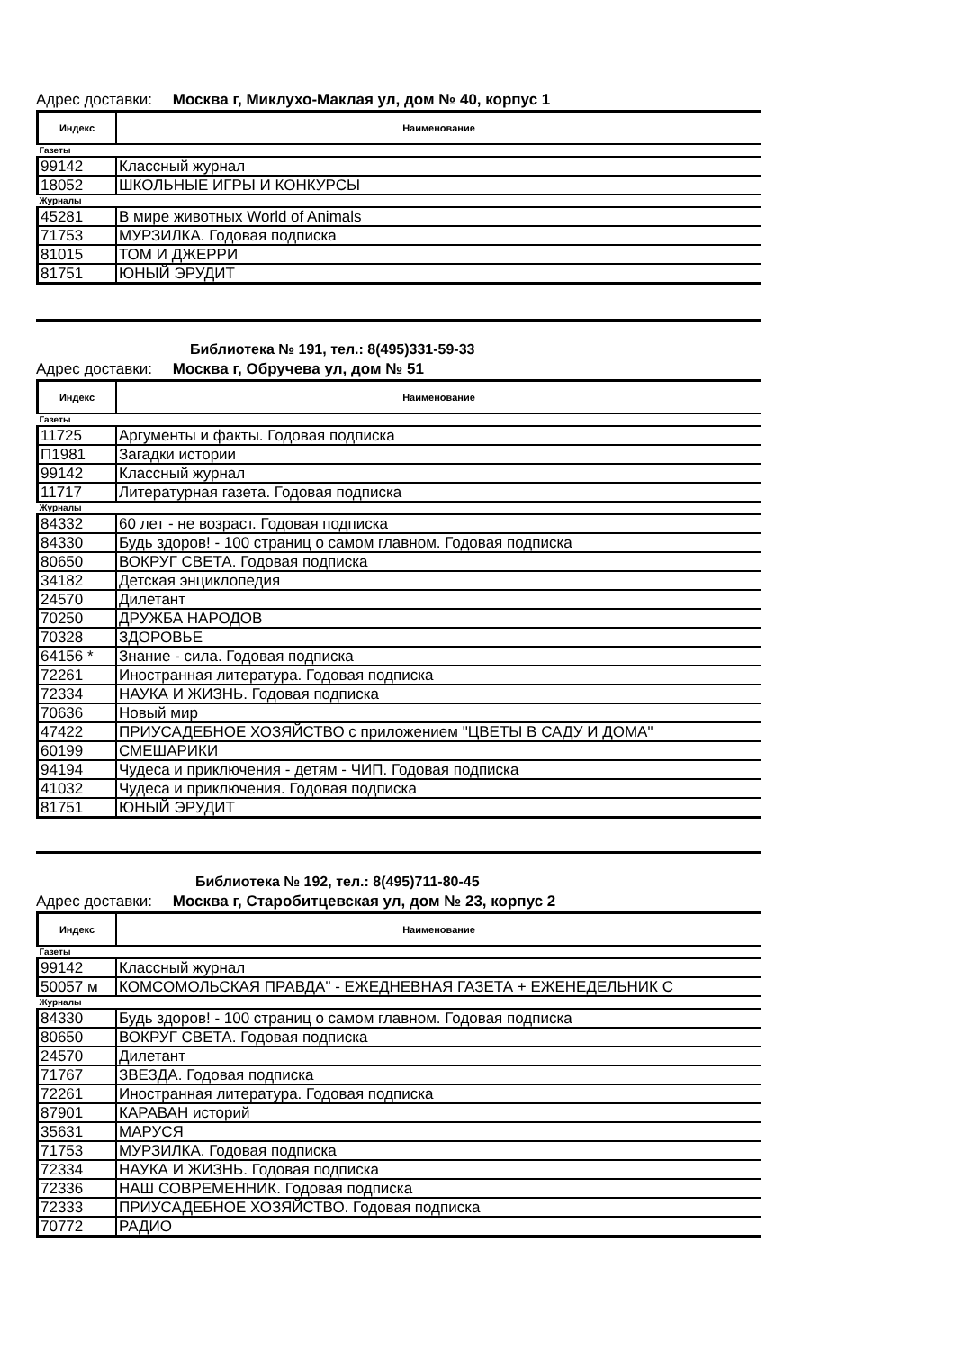Адрес доставки: Москва г, Миклухо-Маклая ул, дом № 40, корпус 1
| Индекс | Наименование |
| --- | --- |
| Газеты | |
| 99142 | Классный журнал |
| 18052 | ШКОЛЬНЫЕ ИГРЫ И КОНКУРСЫ |
| Журналы | |
| 45281 | В мире животных World of Animals |
| 71753 | МУРЗИЛКА. Годовая подписка |
| 81015 | ТОМ И ДЖЕРРИ |
| 81751 | ЮНЫЙ ЭРУДИТ |
Библиотека № 191, тел.: 8(495)331-59-33
Адрес доставки: Москва г, Обручева ул, дом № 51
| Индекс | Наименование |
| --- | --- |
| Газеты | |
| 11725 | Аргументы и факты. Годовая подписка |
| П1981 | Загадки истории |
| 99142 | Классный журнал |
| 11717 | Литературная газета. Годовая подписка |
| Журналы | |
| 84332 | 60 лет - не возраст. Годовая подписка |
| 84330 | Будь здоров! - 100 страниц о самом главном. Годовая подписка |
| 80650 | ВОКРУГ СВЕТА. Годовая подписка |
| 34182 | Детская энциклопедия |
| 24570 | Дилетант |
| 70250 | ДРУЖБА НАРОДОВ |
| 70328 | ЗДОРОВЬЕ |
| 64156 * | Знание - сила. Годовая подписка |
| 72261 | Иностранная литература. Годовая подписка |
| 72334 | НАУКА И ЖИЗНЬ. Годовая подписка |
| 70636 | Новый мир |
| 47422 | ПРИУСАДЕБНОЕ ХОЗЯЙСТВО с приложением "ЦВЕТЫ В САДУ И ДОМА" |
| 60199 | СМЕШАРИКИ |
| 94194 | Чудеса и приключения - детям - ЧИП. Годовая подписка |
| 41032 | Чудеса и приключения. Годовая подписка |
| 81751 | ЮНЫЙ ЭРУДИТ |
Библиотека № 192, тел.: 8(495)711-80-45
Адрес доставки: Москва г, Старобитцевская ул, дом № 23, корпус 2
| Индекс | Наименование |
| --- | --- |
| Газеты | |
| 99142 | Классный журнал |
| 50057 м | КОМСОМОЛЬСКАЯ ПРАВДА" - ЕЖЕДНЕВНАЯ ГАЗЕТА + ЕЖЕНЕДЕЛЬНИК С |
| Журналы | |
| 84330 | Будь здоров! - 100 страниц о самом главном. Годовая подписка |
| 80650 | ВОКРУГ СВЕТА. Годовая подписка |
| 24570 | Дилетант |
| 71767 | ЗВЕЗДА. Годовая подписка |
| 72261 | Иностранная литература. Годовая подписка |
| 87901 | КАРАВАН историй |
| 35631 | МАРУСЯ |
| 71753 | МУРЗИЛКА. Годовая подписка |
| 72334 | НАУКА И ЖИЗНЬ. Годовая подписка |
| 72336 | НАШ СОВРЕМЕННИК. Годовая подписка |
| 72333 | ПРИУСАДЕБНОЕ ХОЗЯЙСТВО. Годовая подписка |
| 70772 | РАДИО |